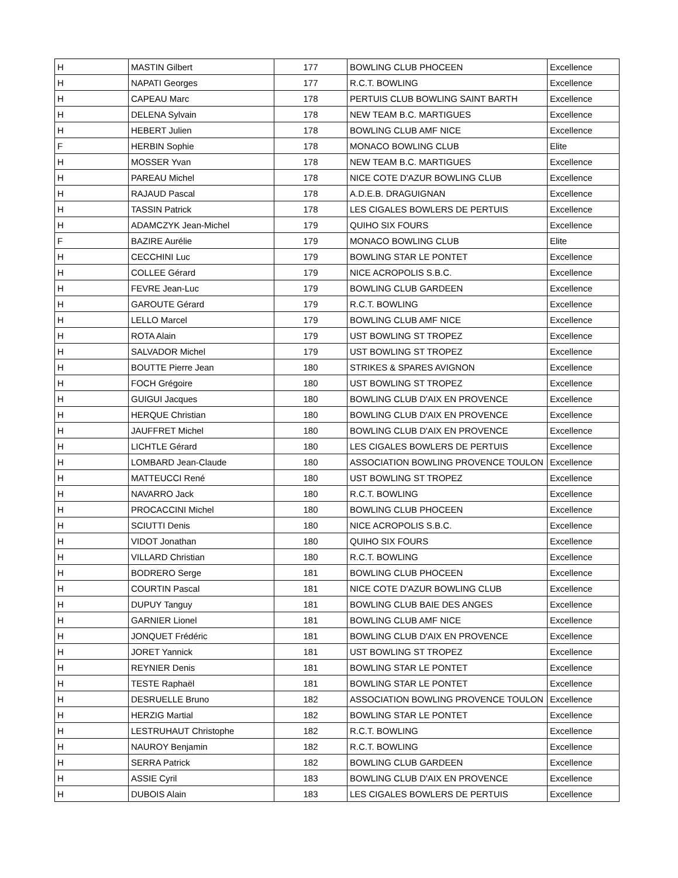| H | MASTIN Gilbert | 177 | BOWLING CLUB PHOCEEN | Excellence |
| H | NAPATI Georges | 177 | R.C.T. BOWLING | Excellence |
| H | CAPEAU Marc | 178 | PERTUIS CLUB BOWLING SAINT BARTH | Excellence |
| H | DELENA Sylvain | 178 | NEW TEAM B.C. MARTIGUES | Excellence |
| H | HEBERT Julien | 178 | BOWLING CLUB AMF NICE | Excellence |
| F | HERBIN Sophie | 178 | MONACO BOWLING CLUB | Elite |
| H | MOSSER Yvan | 178 | NEW TEAM B.C. MARTIGUES | Excellence |
| H | PAREAU Michel | 178 | NICE COTE D'AZUR BOWLING CLUB | Excellence |
| H | RAJAUD Pascal | 178 | A.D.E.B. DRAGUIGNAN | Excellence |
| H | TASSIN Patrick | 178 | LES CIGALES BOWLERS DE PERTUIS | Excellence |
| H | ADAMCZYK Jean-Michel | 179 | QUIHO SIX FOURS | Excellence |
| F | BAZIRE Aurélie | 179 | MONACO BOWLING CLUB | Elite |
| H | CECCHINI Luc | 179 | BOWLING STAR LE PONTET | Excellence |
| H | COLLEE Gérard | 179 | NICE ACROPOLIS S.B.C. | Excellence |
| H | FEVRE Jean-Luc | 179 | BOWLING CLUB GARDEEN | Excellence |
| H | GAROUTE Gérard | 179 | R.C.T. BOWLING | Excellence |
| H | LELLO Marcel | 179 | BOWLING CLUB AMF NICE | Excellence |
| H | ROTA Alain | 179 | UST BOWLING ST TROPEZ | Excellence |
| H | SALVADOR Michel | 179 | UST BOWLING ST TROPEZ | Excellence |
| H | BOUTTE Pierre Jean | 180 | STRIKES & SPARES AVIGNON | Excellence |
| H | FOCH Grégoire | 180 | UST BOWLING ST TROPEZ | Excellence |
| H | GUIGUI Jacques | 180 | BOWLING CLUB D'AIX EN PROVENCE | Excellence |
| H | HERQUE Christian | 180 | BOWLING CLUB D'AIX EN PROVENCE | Excellence |
| H | JAUFFRET Michel | 180 | BOWLING CLUB D'AIX EN PROVENCE | Excellence |
| H | LICHTLE Gérard | 180 | LES CIGALES BOWLERS DE PERTUIS | Excellence |
| H | LOMBARD Jean-Claude | 180 | ASSOCIATION BOWLING PROVENCE TOULON | Excellence |
| H | MATTEUCCI René | 180 | UST BOWLING ST TROPEZ | Excellence |
| H | NAVARRO Jack | 180 | R.C.T. BOWLING | Excellence |
| H | PROCACCINI Michel | 180 | BOWLING CLUB PHOCEEN | Excellence |
| H | SCIUTTI Denis | 180 | NICE ACROPOLIS S.B.C. | Excellence |
| H | VIDOT Jonathan | 180 | QUIHO SIX FOURS | Excellence |
| H | VILLARD Christian | 180 | R.C.T. BOWLING | Excellence |
| H | BODRERO Serge | 181 | BOWLING CLUB PHOCEEN | Excellence |
| H | COURTIN Pascal | 181 | NICE COTE D'AZUR BOWLING CLUB | Excellence |
| H | DUPUY Tanguy | 181 | BOWLING CLUB BAIE DES ANGES | Excellence |
| H | GARNIER Lionel | 181 | BOWLING CLUB AMF NICE | Excellence |
| H | JONQUET Frédéric | 181 | BOWLING CLUB D'AIX EN PROVENCE | Excellence |
| H | JORET Yannick | 181 | UST BOWLING ST TROPEZ | Excellence |
| H | REYNIER Denis | 181 | BOWLING STAR LE PONTET | Excellence |
| H | TESTE Raphaël | 181 | BOWLING STAR LE PONTET | Excellence |
| H | DESRUELLE Bruno | 182 | ASSOCIATION BOWLING PROVENCE TOULON | Excellence |
| H | HERZIG Martial | 182 | BOWLING STAR LE PONTET | Excellence |
| H | LESTRUHAUT Christophe | 182 | R.C.T. BOWLING | Excellence |
| H | NAUROY Benjamin | 182 | R.C.T. BOWLING | Excellence |
| H | SERRA Patrick | 182 | BOWLING CLUB GARDEEN | Excellence |
| H | ASSIE Cyril | 183 | BOWLING CLUB D'AIX EN PROVENCE | Excellence |
| H | DUBOIS Alain | 183 | LES CIGALES BOWLERS DE PERTUIS | Excellence |